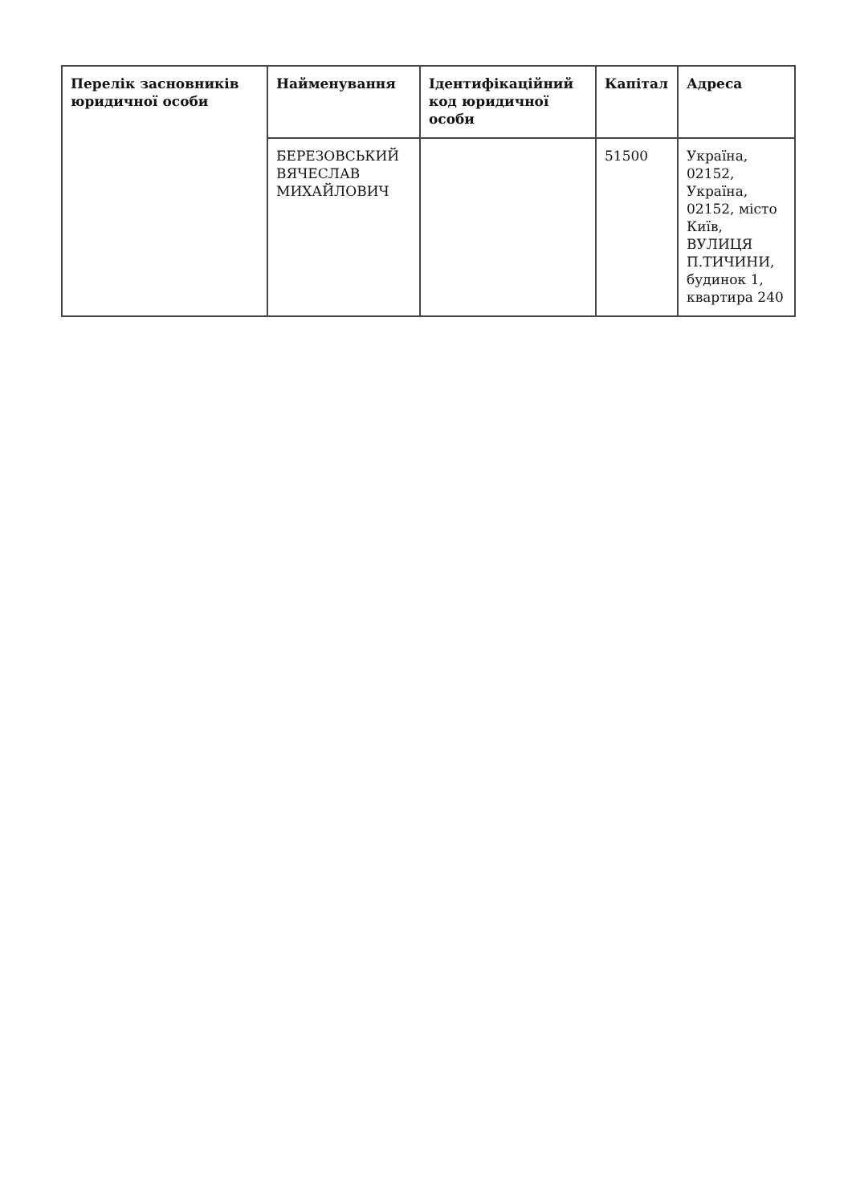| Перелік засновників юридичної особи | Найменування | Ідентифікаційний код юридичної особи | Капітал | Адреса |
| --- | --- | --- | --- | --- |
| | БЕРЕЗОВСЬКИЙ ВЯЧЕСЛАВ МИХАЙЛОВИЧ | | 51500 | Україна, 02152, Україна, 02152, місто Київ, ВУЛИЦЯ П.ТИЧИНИ, будинок 1, квартира 240 |